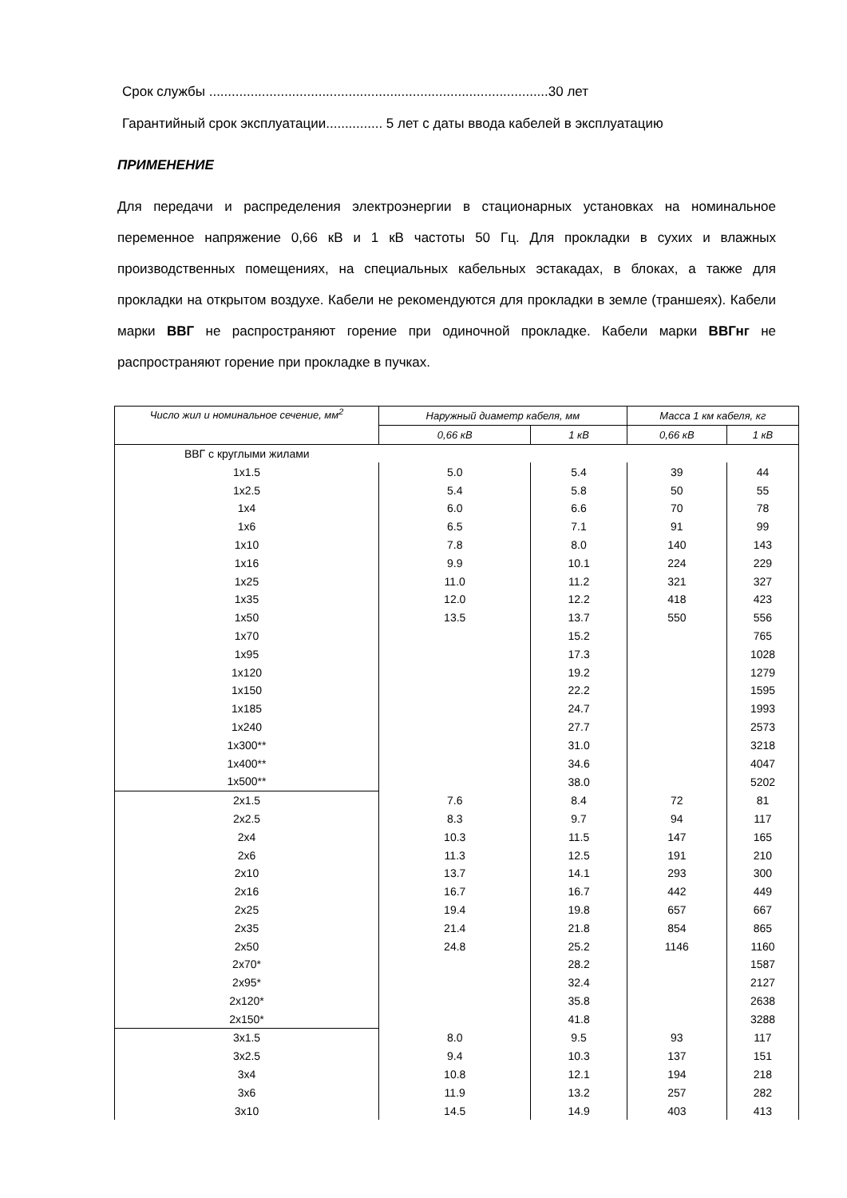Срок службы ..........................................................................................30 лет
Гарантийный срок эксплуатации............... 5 лет с даты ввода кабелей в эксплуатацию
ПРИМЕНЕНИЕ
Для передачи и распределения электроэнергии в стационарных установках на номинальное переменное напряжение 0,66 кВ и 1 кВ частоты 50 Гц. Для прокладки в сухих и влажных производственных помещениях, на специальных кабельных эстакадах, в блоках, а также для прокладки на открытом воздухе. Кабели не рекомендуются для прокладки в земле (траншеях). Кабели марки ВВГ не распространяют горение при одиночной прокладке. Кабели марки ВВГнг не распространяют горение при прокладке в пучках.
| Число жил и номинальное сечение, мм<sup>2</sup> | Наружный диаметр кабеля, мм | | Масса 1 км кабеля, кг | |
| --- | --- | --- | --- | --- |
| | 0,66 кВ | 1 кВ | 0,66 кВ | 1 кВ |
| ВВГ с круглыми жилами | | | | |
| 1x1.5 | 5.0 | 5.4 | 39 | 44 |
| 1x2.5 | 5.4 | 5.8 | 50 | 55 |
| 1x4 | 6.0 | 6.6 | 70 | 78 |
| 1x6 | 6.5 | 7.1 | 91 | 99 |
| 1x10 | 7.8 | 8.0 | 140 | 143 |
| 1x16 | 9.9 | 10.1 | 224 | 229 |
| 1x25 | 11.0 | 11.2 | 321 | 327 |
| 1x35 | 12.0 | 12.2 | 418 | 423 |
| 1x50 | 13.5 | 13.7 | 550 | 556 |
| 1x70 | | 15.2 | | 765 |
| 1x95 | | 17.3 | | 1028 |
| 1x120 | | 19.2 | | 1279 |
| 1x150 | | 22.2 | | 1595 |
| 1x185 | | 24.7 | | 1993 |
| 1x240 | | 27.7 | | 2573 |
| 1x300** | | 31.0 | | 3218 |
| 1x400** | | 34.6 | | 4047 |
| 1x500** | | 38.0 | | 5202 |
| 2x1.5 | 7.6 | 8.4 | 72 | 81 |
| 2x2.5 | 8.3 | 9.7 | 94 | 117 |
| 2x4 | 10.3 | 11.5 | 147 | 165 |
| 2x6 | 11.3 | 12.5 | 191 | 210 |
| 2x10 | 13.7 | 14.1 | 293 | 300 |
| 2x16 | 16.7 | 16.7 | 442 | 449 |
| 2x25 | 19.4 | 19.8 | 657 | 667 |
| 2x35 | 21.4 | 21.8 | 854 | 865 |
| 2x50 | 24.8 | 25.2 | 1146 | 1160 |
| 2x70* | | 28.2 | | 1587 |
| 2x95* | | 32.4 | | 2127 |
| 2x120* | | 35.8 | | 2638 |
| 2x150* | | 41.8 | | 3288 |
| 3x1.5 | 8.0 | 9.5 | 93 | 117 |
| 3x2.5 | 9.4 | 10.3 | 137 | 151 |
| 3x4 | 10.8 | 12.1 | 194 | 218 |
| 3x6 | 11.9 | 13.2 | 257 | 282 |
| 3x10 | 14.5 | 14.9 | 403 | 413 |